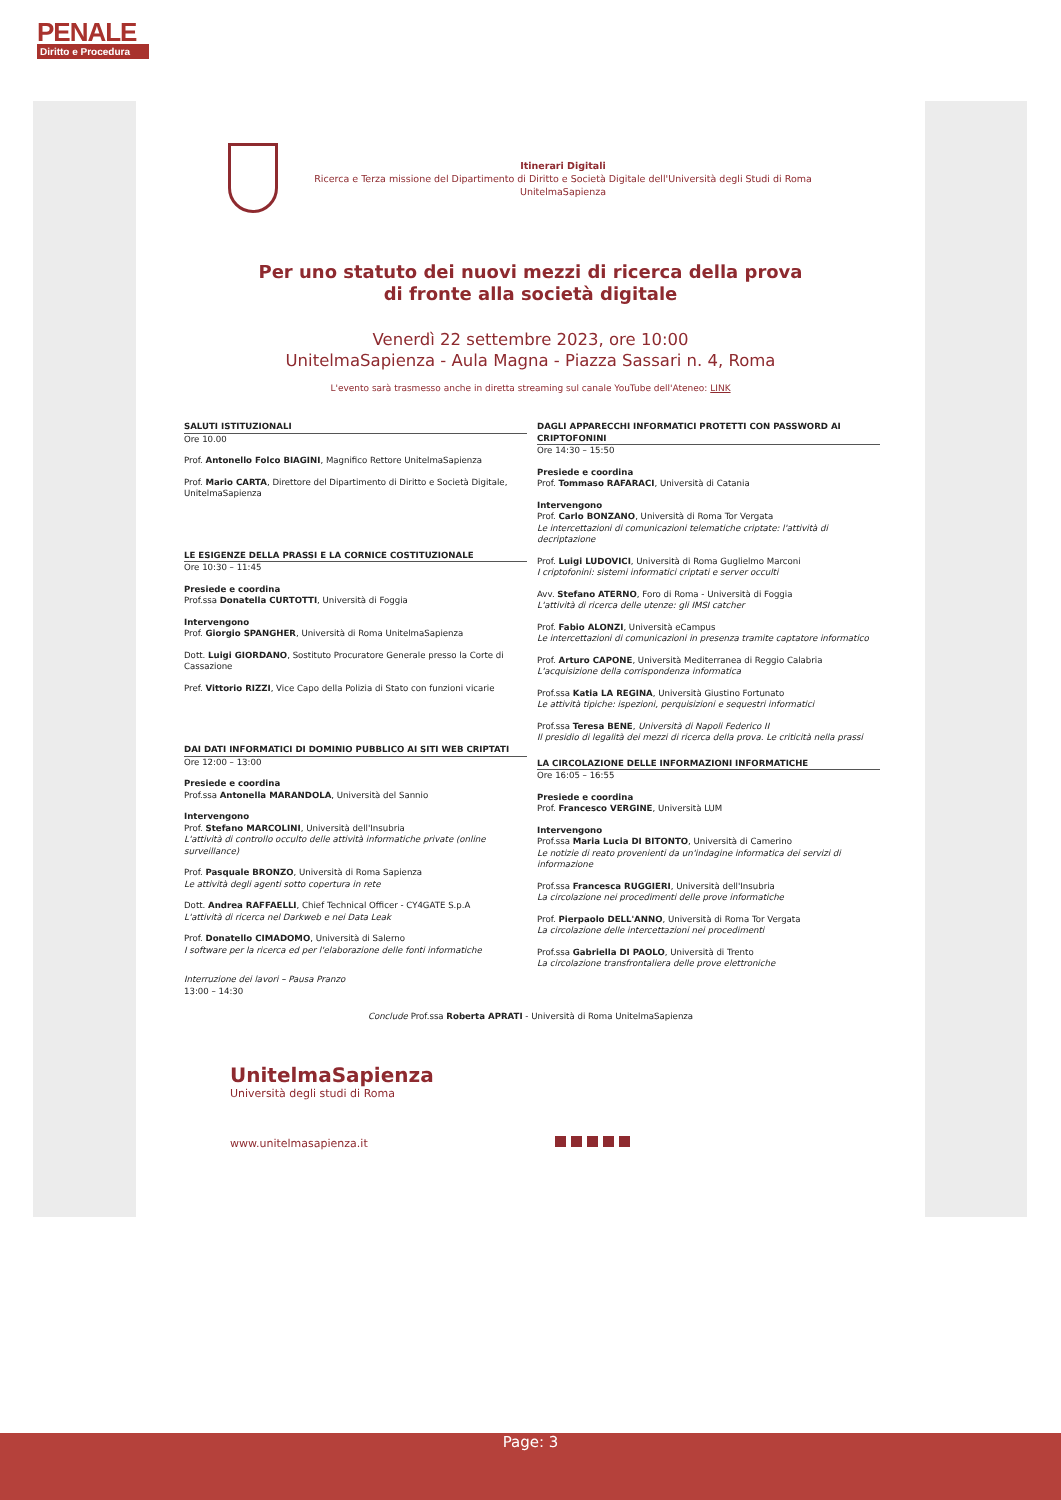PENALE
Diritto e Procedura
Itinerari Digitali
Ricerca e Terza missione del Dipartimento di Diritto e Società Digitale dell'Università degli Studi di Roma UnitelmaSapienza
Per uno statuto dei nuovi mezzi di ricerca della prova
di fronte alla società digitale
Venerdì 22 settembre 2023, ore 10:00
UnitelmaSapienza - Aula Magna - Piazza Sassari n. 4, Roma
L'evento sarà trasmesso anche in diretta streaming sul canale YouTube dell'Ateneo: LINK
SALUTI ISTITUZIONALI
Ore 10.00
Prof. Antonello Folco BIAGINI, Magnifico Rettore UnitelmaSapienza
Prof. Mario CARTA, Direttore del Dipartimento di Diritto e Società Digitale, UnitelmaSapienza
LE ESIGENZE DELLA PRASSI E LA CORNICE COSTITUZIONALE
Ore 10:30 – 11:45
Presiede e coordina
Prof.ssa Donatella CURTOTTI, Università di Foggia
Intervengono
Prof. Giorgio SPANGHER, Università di Roma UnitelmaSapienza
Dott. Luigi GIORDANO, Sostituto Procuratore Generale presso la Corte di Cassazione
Pref. Vittorio RIZZI, Vice Capo della Polizia di Stato con funzioni vicarie
DAI DATI INFORMATICI DI DOMINIO PUBBLICO AI SITI WEB CRIPTATI
Ore 12:00 – 13:00
Presiede e coordina
Prof.ssa Antonella MARANDOLA, Università del Sannio
Intervengono
Prof. Stefano MARCOLINI, Università dell'Insubria
L'attività di controllo occulto delle attività informatiche private (online surveillance)
Prof. Pasquale BRONZO, Università di Roma Sapienza
Le attività degli agenti sotto copertura in rete
Dott. Andrea RAFFAELLI, Chief Technical Officer - CY4GATE S.p.A
L'attività di ricerca nel Darkweb e nei Data Leak
Prof. Donatello CIMADOMO, Università di Salerno
I software per la ricerca ed per l'elaborazione delle fonti informatiche
Interruzione dei lavori – Pausa Pranzo
13:00 – 14:30
DAGLI APPARECCHI INFORMATICI PROTETTI CON PASSWORD AI CRIPTOFONINI
Ore 14:30 – 15:50
Presiede e coordina
Prof. Tommaso RAFARACI, Università di Catania
Intervengono
Prof. Carlo BONZANO, Università di Roma Tor Vergata
Le intercettazioni di comunicazioni telematiche criptate: l'attività di decriptazione
Prof. Luigi LUDOVICI, Università di Roma Guglielmo Marconi
I criptofonini: sistemi informatici criptati e server occulti
Avv. Stefano ATERNO, Foro di Roma - Università di Foggia
L'attività di ricerca delle utenze: gli IMSI catcher
Prof. Fabio ALONZI, Università eCampus
Le intercettazioni di comunicazioni in presenza tramite captatore informatico
Prof. Arturo CAPONE, Università Mediterranea di Reggio Calabria
L'acquisizione della corrispondenza informatica
Prof.ssa Katia LA REGINA, Università Giustino Fortunato
Le attività tipiche: ispezioni, perquisizioni e sequestri informatici
Prof.ssa Teresa BENE, Università di Napoli Federico II
Il presidio di legalità dei mezzi di ricerca della prova. Le criticità nella prassi
LA CIRCOLAZIONE DELLE INFORMAZIONI INFORMATICHE
Ore 16:05 – 16:55
Presiede e coordina
Prof. Francesco VERGINE, Università LUM
Intervengono
Prof.ssa Maria Lucia DI BITONTO, Università di Camerino
Le notizie di reato provenienti da un'indagine informatica dei servizi di informazione
Prof.ssa Francesca RUGGIERI, Università dell'Insubria
La circolazione nei procedimenti delle prove informatiche
Prof. Pierpaolo DELL'ANNO, Università di Roma Tor Vergata
La circolazione delle intercettazioni nei procedimenti
Prof.ssa Gabriella DI PAOLO, Università di Trento
La circolazione transfrontaliera delle prove elettroniche
Conclude Prof.ssa Roberta APRATI - Università di Roma UnitelmaSapienza
UnitelmaSapienza
Università degli studi di Roma
www.unitelmasapienza.it
Page: 3